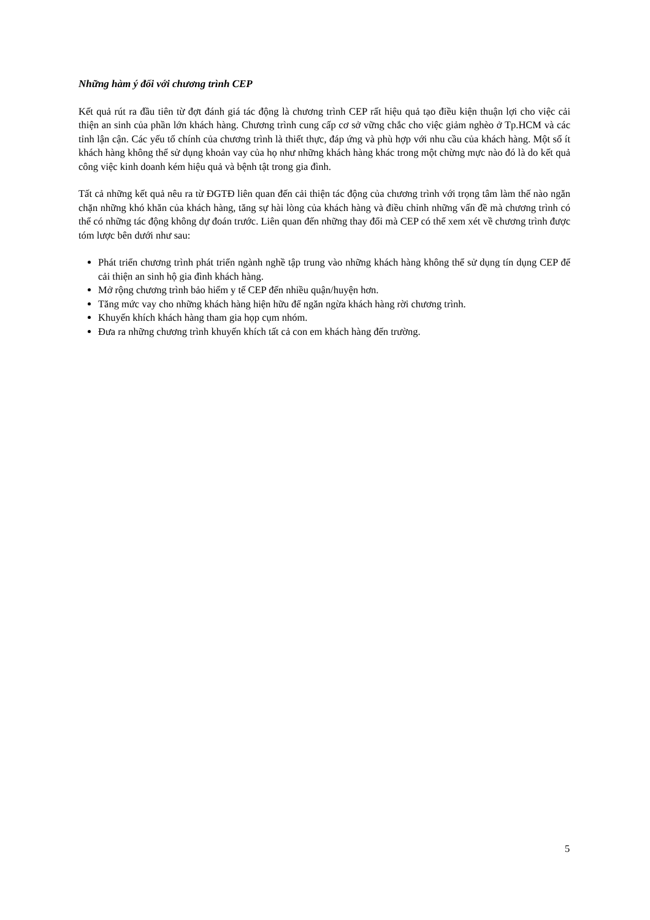Những hàm ý đối với chương trình CEP
Kết quả rút ra đầu tiên từ đợt đánh giá tác động là chương trình CEP rất hiệu quả tạo điều kiện thuận lợi cho việc cải thiện an sinh của phần lớn khách hàng. Chương trình cung cấp cơ sở vững chắc cho việc giảm nghèo ở Tp.HCM và các tỉnh lận cận. Các yếu tố chính của chương trình là thiết thực, đáp ứng và phù hợp với nhu cầu của khách hàng. Một số ít khách hàng không thể sử dụng khoản vay của họ như những khách hàng khác trong một chừng mực nào đó là do kết quả công việc kinh doanh kém hiệu quả và bệnh tật trong gia đình.
Tất cả những kết quả nêu ra từ ĐGTĐ liên quan đến cải thiện tác động của chương trình với trọng tâm làm thế nào ngăn chặn những khó khăn của khách hàng, tăng sự hài lòng của khách hàng và điều chỉnh những vấn đề mà chương trình có thể có những tác động không dự đoán trước. Liên quan đến những thay đổi mà CEP có thể xem xét về chương trình được tóm lược bên dưới như sau:
Phát triển chương trình phát triển ngành nghề tập trung vào những khách hàng không thể sử dụng tín dụng CEP để cải thiện an sinh hộ gia đình khách hàng.
Mở rộng chương trình bảo hiểm y tế CEP đến nhiều quận/huyện hơn.
Tăng mức vay cho những khách hàng hiện hữu để ngăn ngừa khách hàng rời chương trình.
Khuyến khích khách hàng tham gia họp cụm nhóm.
Đưa ra những chương trình khuyến khích tất cả con em khách hàng đến trường.
5